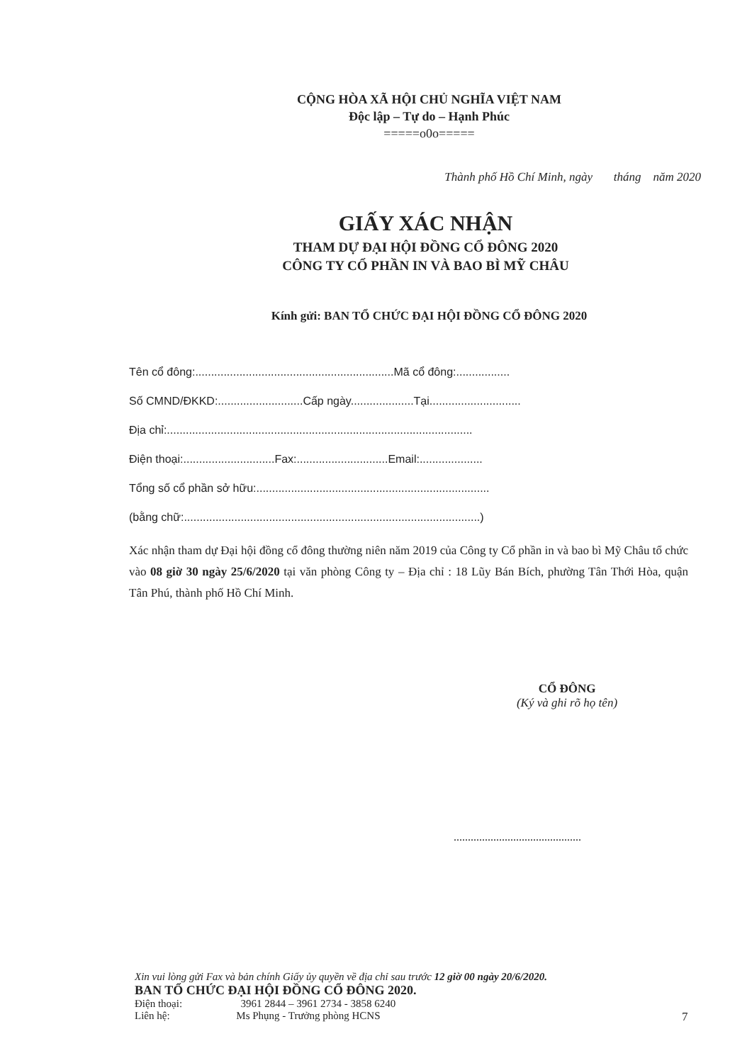CỘNG HÒA XÃ HỘI CHỦ NGHĨA VIỆT NAM
Độc lập – Tự do – Hạnh Phúc
=====o0o=====
Thành phố Hồ Chí Minh, ngày tháng năm 2020
GIẤY XÁC NHẬN
THAM DỰ ĐẠI HỘI ĐỒNG CỔ ĐÔNG 2020
CÔNG TY CỔ PHẦN IN VÀ BAO BÌ MỸ CHÂU
Kính gửi: BAN TỔ CHỨC ĐẠI HỘI ĐỒNG CỔ ĐÔNG 2020
Tên cổ đông:...............................................................Mã cổ đông:.................
Số CMND/ĐKKD:...........................Cấp ngày....................Tại.............................
Địa chỉ:.................................................................................................
Điện thoại:.............................Fax:.............................Email:....................
Tổng số cổ phần sở hữu:..........................................................................
(bằng chữ:..............................................................................................)
Xác nhận tham dự Đại hội đồng cổ đông thường niên năm 2019 của Công ty Cổ phần in và bao bì Mỹ Châu tổ chức vào 08 giờ 30 ngày 25/6/2020 tại văn phòng Công ty – Địa chỉ : 18 Lũy Bán Bích, phường Tân Thới Hòa, quận Tân Phú, thành phố Hồ Chí Minh.
CỔ ĐÔNG
(Ký và ghi rõ họ tên)
.............................................
Xin vui lòng gửi Fax và bản chính Giấy ủy quyền về địa chỉ sau trước 12 giờ 00 ngày 20/6/2020.
BAN TỔ CHỨC ĐẠI HỘI ĐỒNG CỔ ĐÔNG 2020.
Điện thoại: 3961 2844 – 3961 2734 - 3858 6240
Liên hệ: Ms Phụng - Trưởng phòng HCNS
7